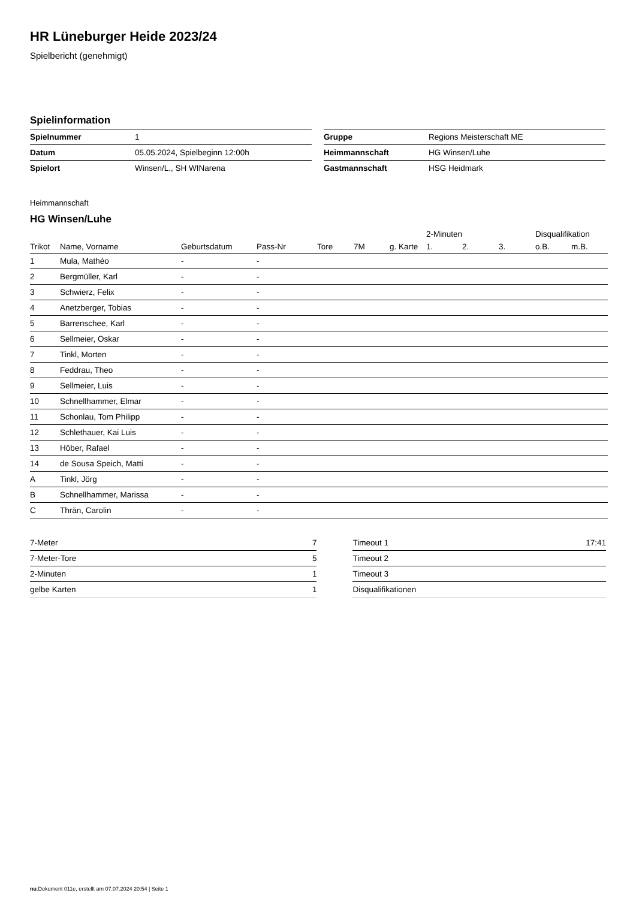HR Lüneburger Heide 2023/24
Spielbericht (genehmigt)
Spielinformation
| Spielnummer | 1 |
| Datum | 05.05.2024, Spielbeginn 12:00h |
| Spielort | Winsen/L., SH WINarena |
| Gruppe | Regions Meisterschaft ME |
| Heimmannschaft | HG Winsen/Luhe |
| Gastmannschaft | HSG Heidmark |
Heimmannschaft
HG Winsen/Luhe
| | | | | | | | 2-Minuten | | | Disqualifikation | |
| --- | --- | --- | --- | --- | --- | --- | --- | --- | --- | --- | --- |
| Trikot | Name, Vorname | Geburtsdatum | Pass-Nr | Tore | 7M | g. Karte | 1. | 2. | 3. | o.B. | m.B. |
| 1 | Mula, Mathéo | - | - | | | | | | | | |
| 2 | Bergmüller, Karl | - | - | | | | | | | | |
| 3 | Schwierz, Felix | - | - | | | | | | | | |
| 4 | Anetzberger, Tobias | - | - | | | | | | | | |
| 5 | Barrenschee, Karl | - | - | | | | | | | | |
| 6 | Sellmeier, Oskar | - | - | | | | | | | | |
| 7 | Tinkl, Morten | - | - | | | | | | | | |
| 8 | Feddrau, Theo | - | - | | | | | | | | |
| 9 | Sellmeier, Luis | - | - | | | | | | | | |
| 10 | Schnellhammer, Elmar | - | - | | | | | | | | |
| 11 | Schonlau, Tom Philipp | - | - | | | | | | | | |
| 12 | Schlethauer, Kai Luis | - | - | | | | | | | | |
| 13 | Höber, Rafael | - | - | | | | | | | | |
| 14 | de Sousa Speich, Matti | - | - | | | | | | | | |
| A | Tinkl, Jörg | - | - | | | | | | | | |
| B | Schnellhammer, Marissa | - | - | | | | | | | | |
| C | Thrän, Carolin | - | - | | | | | | | | |
| 7-Meter | 7 |
| 7-Meter-Tore | 5 |
| 2-Minuten | 1 |
| gelbe Karten | 1 |
| Timeout 1 | 17:41 |
| Timeout 2 | |
| Timeout 3 | |
| Disqualifikationen | |
nu.Dokument 011e, erstellt am 07.07.2024 20:54 | Seite 1